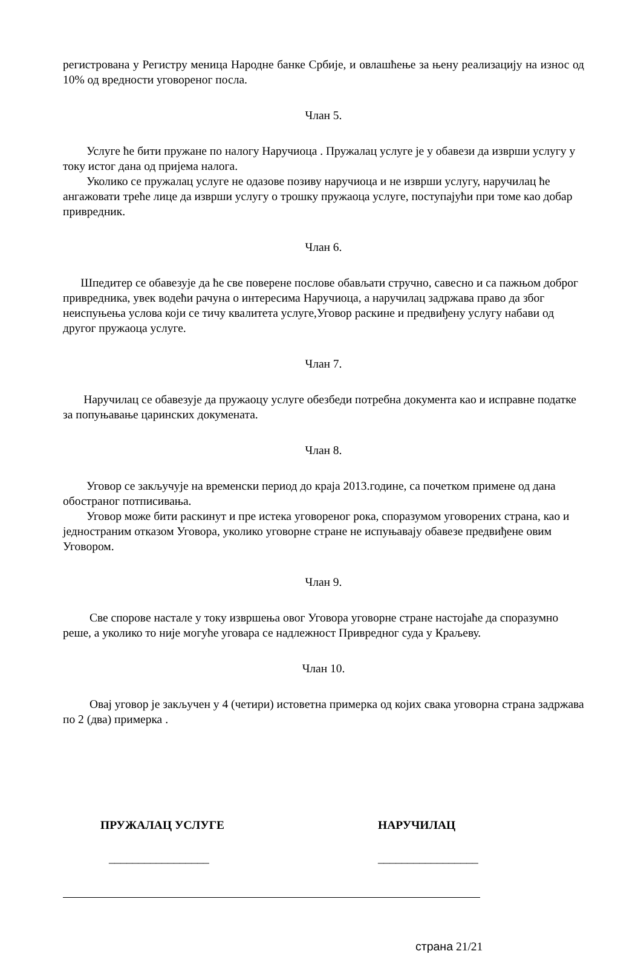регистрована у Регистру меница Народне банке Србије, и овлашћење за њену реализацију на износ од 10% од вредности уговореног посла.
Члан 5.
Услуге ће бити пружане по налогу Наручиоца . Пружалац услуге је у обавези да изврши услугу у току истог дана од пријема налога.
Уколико се пружалац услуге не одазове позиву наручиоца и не изврши услугу, наручилац ће ангажовати треће лице да изврши услугу о трошку пружаоца услуге, поступајући при томе као добар привредник.
Члан 6.
Шпедитер се обавезује да ће све поверене послове обављати стручно, савесно и са пажњом доброг привредника, увек водећи рачуна о интересима Наручиоца, а наручилац задржава право да због неиспуњења услова који се тичу квалитета услуге,Уговор раскине и предвиђену услугу набави од другог пружаоца услуге.
Члан 7.
Наручилац се обавезује да пружаоцу услуге обезбеди потребна документа као и исправне податке за попуњавање царинских докумената.
Члан 8.
Уговор се закључује на временски период до краја 2013.године, са почетком примене од дана обостраног потписивања.
Уговор може бити раскинут и пре истека уговореног рока, споразумом уговорених страна, као и једностраним отказом Уговора, уколико уговорне стране не испуњавају обавезе предвиђене овим Уговором.
Члан 9.
Све спорове настале у току извршења овог Уговора уговорне стране настојаће да споразумно реше, а уколико то није могуће уговара се надлежност Привредног суда у Краљеву.
Члан 10.
Овај уговор је закључен у 4 (четири) истоветна примерка од којих свака уговорна страна задржава по 2 (два) примерка .
ПРУЖАЛАЦ УСЛУГЕ НАРУЧИЛАЦ
_________________ _________________
страна 21/21